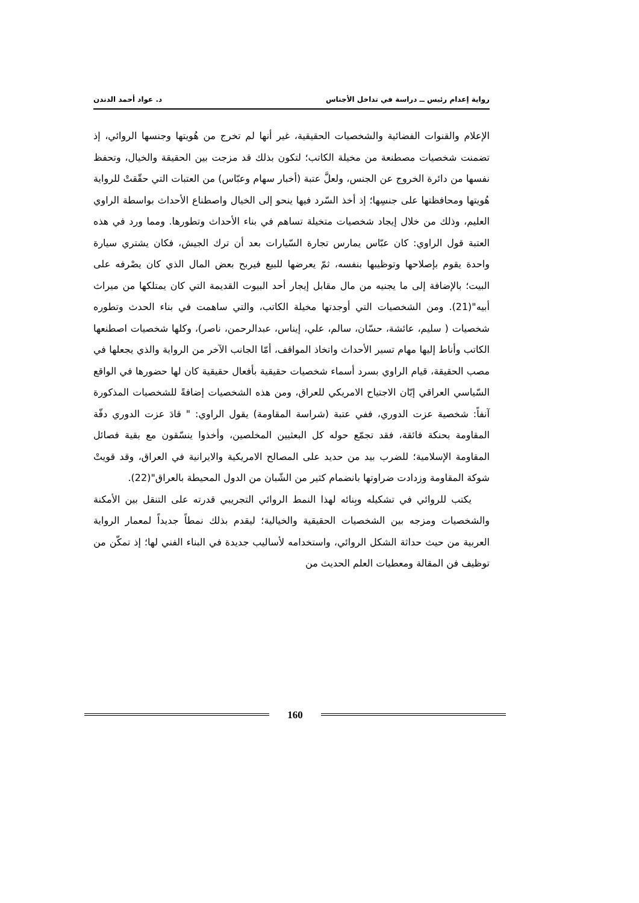رواية إعدام رئيس ــ دراسة في تداخل الأجناس د. عواد أحمد الدندن
الإعلام والقنوات الفضائية والشخصيات الحقيقية، غير أنها لم تخرج من هُويتها وجنسها الروائي، إذ تضمنت شخصيات مصطنعة من مخيلة الكاتب؛ لتكون بذلك قد مزجت بين الحقيقة والخيال، وتحفظ نفسها من دائرة الخروج عن الجنس، ولعلَّ عتبة (أخبار سهام وعبّاس) من العتبات التي حقّقتْ للرواية هُويتها ومحافظتها على جنسِها؛ إذ أخذ السّرد فيها ينحو إلى الخيال واصطناع الأحداث بواسطة الراوي العليم، وذلك من خلال إيجاد شخصيات متخيلة تساهم في بناء الأحداث وتطورها. ومما ورد في هذه العتبة قول الراوي: كان عبّاس يمارس تجارة السّيارات بعد أن ترك الجيش، فكان يشتري سيارة واحدة يقوم بإصلاحها وتوظيبها بنفسه، ثمّ يعرضها للبيع فيربح بعض المال الذي كان يصْرفه على البيت؛ بالإضافة إلى ما يجنيه من مال مقابل إيجار أحد البيوت القديمة التي كان يمتلكها من ميراث أبيه"(21). ومن الشخصيات التي أوجدتها مخيلة الكاتب، والتي ساهمت في بناء الحدث وتطوره شخصيات ( سليم، عائشة، حسّان، سالم، علي، إيناس، عبدالرحمن، ناصر)، وكلها شخصيات اصطنعها الكاتب وأناط إليها مهام تسير الأحداث واتخاذ المواقف، أمّا الجانب الآخر من الرواية والذي يجعلها في مصب الحقيقة، قيام الراوي بسرد أسماء شخصيات حقيقية بأفعال حقيقية كان لها حضورها في الواقع السّياسي العراقي إبّان الاجتياح الامريكي للعراق، ومن هذه الشخصيات إضافةً للشخصيات المذكورة آنفاً: شخصية عزت الدوري، ففي عتبة (شراسة المقاومة) يقول الراوي: " قادَ عزت الدوري دفّة المقاومة بحنكة فائقة، فقد تجمّع حوله كل البعثيين المخلصين، وأخذوا ينسّقون مع بقية فصائل المقاومة الإسلامية؛ للضرب بيد من حديد على المصالح الامريكية والايرانية في العراق، وقد قويتْ شوكة المقاومة وزدادت ضراوتها بانضمام كثير من الشّبان من الدول المحيطة بالعراق"(22).
يكتب للروائي في تشكيله وبِنائه لهذا النمط الروائي التجريبي قدرته على التنقل بين الأمكنة والشخصيات ومزجه بين الشخصيات الحقيقية والخيالية؛ ليقدم بذلك نمطاً جديداً لمعمار الرواية العربية من حيث حداثة الشكل الروائي، واستخدامه لأساليب جديدة في البناء الفني لها؛ إذ تمكّن من توظيف فن المقالة ومعطيات العلم الحديث من
160